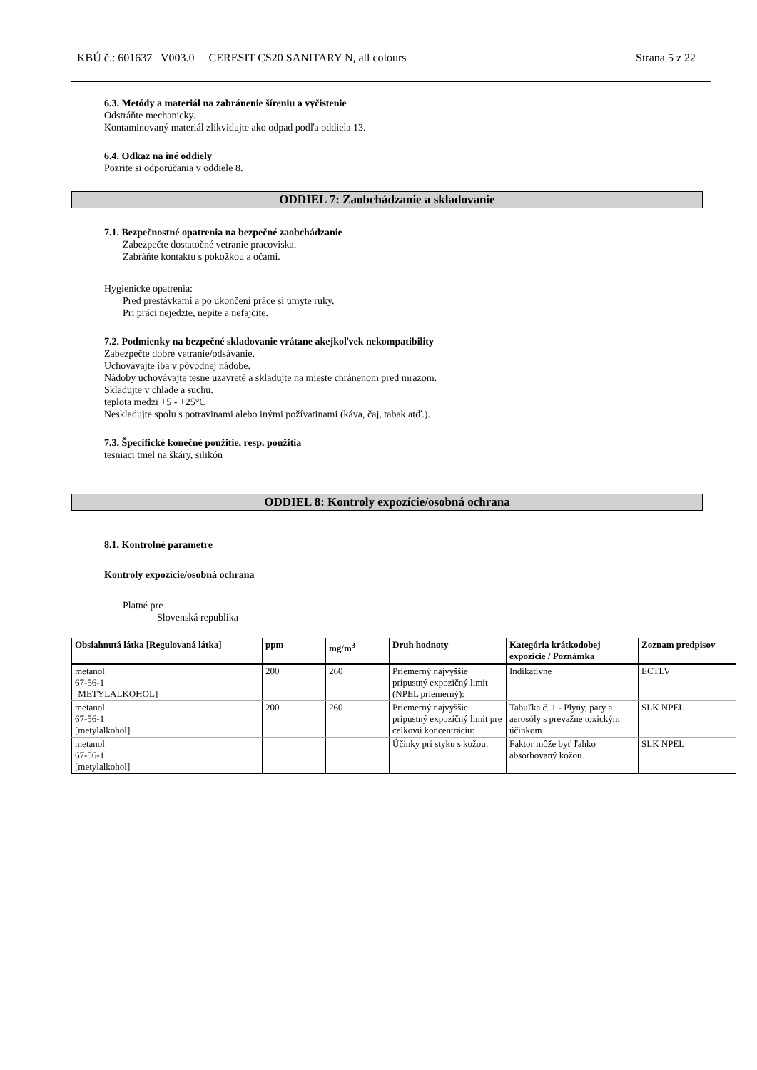KBÚ č.: 601637 V003.0 CERESIT CS20 SANITARY N, all colours Strana 5 z 22
6.3. Metódy a materiál na zabránenie šíreniu a vyčistenie
Odstráňte mechanicky.
Kontaminovaný materiál zlikvidujte ako odpad podľa oddiela 13.
6.4. Odkaz na iné oddiely
Pozrite si odporúčania v oddiele 8.
ODDIEL 7: Zaobchádzanie a skladovanie
7.1. Bezpečnostné opatrenia na bezpečné zaobchádzanie
Zabezpečte dostatočné vetranie pracoviska.
Zabráňte kontaktu s pokožkou a očami.
Hygienické opatrenia:
Pred prestávkami a po ukončení práce si umyte ruky.
Pri práci nejedzte, nepite a nefajčite.
7.2. Podmienky na bezpečné skladovanie vrátane akejkoľvek nekompatibility
Zabezpečte dobré vetranie/odsávanie.
Uchovávajte iba v pôvodnej nádobe.
Nádoby uchovávajte tesne uzavreté a skladujte na mieste chránenom pred mrazom.
Skladujte v chlade a suchu.
teplota medzi +5 - +25°C
Neskladujte spolu s potravinami alebo inými požívatinami (káva, čaj, tabak atď.).
7.3. Špecifické konečné použitie, resp. použitia
tesniaci tmel na škáry, silikón
ODDIEL 8: Kontroly expozície/osobná ochrana
8.1. Kontrolné parametre
Kontroly expozície/osobná ochrana
Platné pre
Slovenská republika
| Obsiahnutá látka [Regulovaná látka] | ppm | mg/m<sup>3</sup> | Druh hodnoty | Kategória krátkodobej expozície / Poznámka | Zoznam predpisov |
| --- | --- | --- | --- | --- | --- |
| metanol 67-56-1 [METYLALKOHOL] | 200 | 260 | Priemerný najvyššie prípustný expozičný limit (NPEL priemerný): | Indikatívne | ECTLV |
| metanol 67-56-1 [metylalkohol] | 200 | 260 | Priemerný najvyššie prípustný expozičný limit pre celkovú koncentráciu: | Tabuľka č. 1 - Plyny, pary a aerosóly s prevažne toxickým účinkom | SLK NPEL |
| metanol 67-56-1 [metylalkohol] | | | Účinky pri styku s kožou: | Faktor môže byť ľahko absorbovaný kožou. | SLK NPEL |